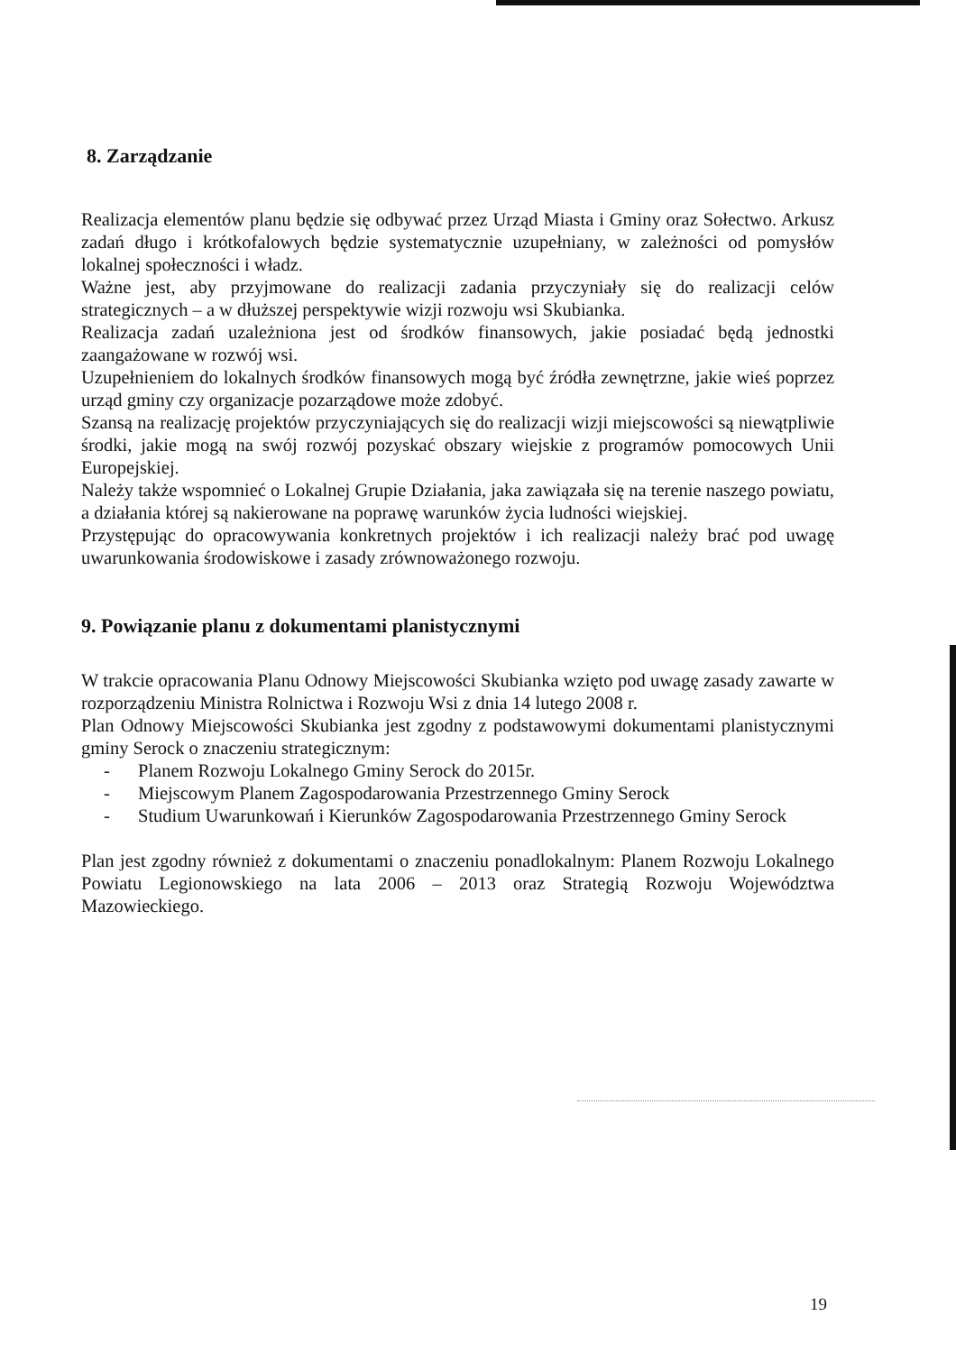8. Zarządzanie
Realizacja elementów planu będzie się odbywać przez Urząd Miasta i Gminy oraz Sołectwo. Arkusz zadań długo i krótkofalowych będzie systematycznie uzupełniany, w zależności od pomysłów lokalnej społeczności i władz.
Ważne jest, aby przyjmowane do realizacji zadania przyczyniały się do realizacji celów strategicznych – a w dłuższej perspektywie wizji rozwoju wsi Skubianka.
Realizacja zadań uzależniona jest od środków finansowych, jakie posiadać będą jednostki zaangażowane w rozwój wsi.
Uzupełnieniem do lokalnych środków finansowych mogą być źródła zewnętrzne, jakie wieś poprzez urząd gminy czy organizacje pozarządowe może zdobyć.
Szansą na realizację projektów przyczyniających się do realizacji wizji miejscowości są niewątpliwie środki, jakie mogą na swój rozwój pozyskać obszary wiejskie z programów pomocowych Unii Europejskiej.
Należy także wspomnieć o Lokalnej Grupie Działania, jaka zawiązała się na terenie naszego powiatu, a działania której są nakierowane na poprawę warunków życia ludności wiejskiej.
Przystępując do opracowywania konkretnych projektów i ich realizacji należy brać pod uwagę uwarunkowania środowiskowe i zasady zrównoważonego rozwoju.
9. Powiązanie planu z dokumentami planistycznymi
W trakcie opracowania Planu Odnowy Miejscowości Skubianka wzięto pod uwagę zasady zawarte w rozporządzeniu Ministra Rolnictwa i Rozwoju Wsi z dnia 14 lutego 2008 r.
Plan Odnowy Miejscowości Skubianka jest zgodny z podstawowymi dokumentami planistycznymi gminy Serock o znaczeniu strategicznym:
- Planem Rozwoju Lokalnego Gminy Serock do 2015r.
- Miejscowym Planem Zagospodarowania Przestrzennego Gminy Serock
- Studium Uwarunkowań i Kierunków Zagospodarowania Przestrzennego Gminy Serock
Plan jest zgodny również z dokumentami o znaczeniu ponadlokalnym: Planem Rozwoju Lokalnego Powiatu Legionowskiego na lata 2006 – 2013 oraz Strategią Rozwoju Województwa Mazowieckiego.
19